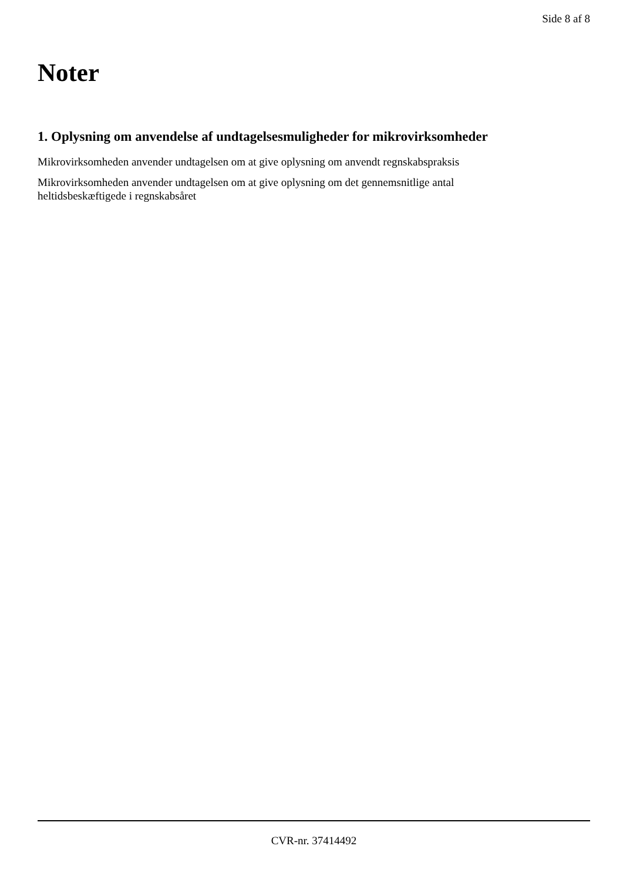Side 8 af 8
Noter
1. Oplysning om anvendelse af undtagelsesmuligheder for mikrovirksomheder
Mikrovirksomheden anvender undtagelsen om at give oplysning om anvendt regnskabspraksis
Mikrovirksomheden anvender undtagelsen om at give oplysning om det gennemsnitlige antal heltidsbeskæftigede i regnskabsåret
CVR-nr. 37414492